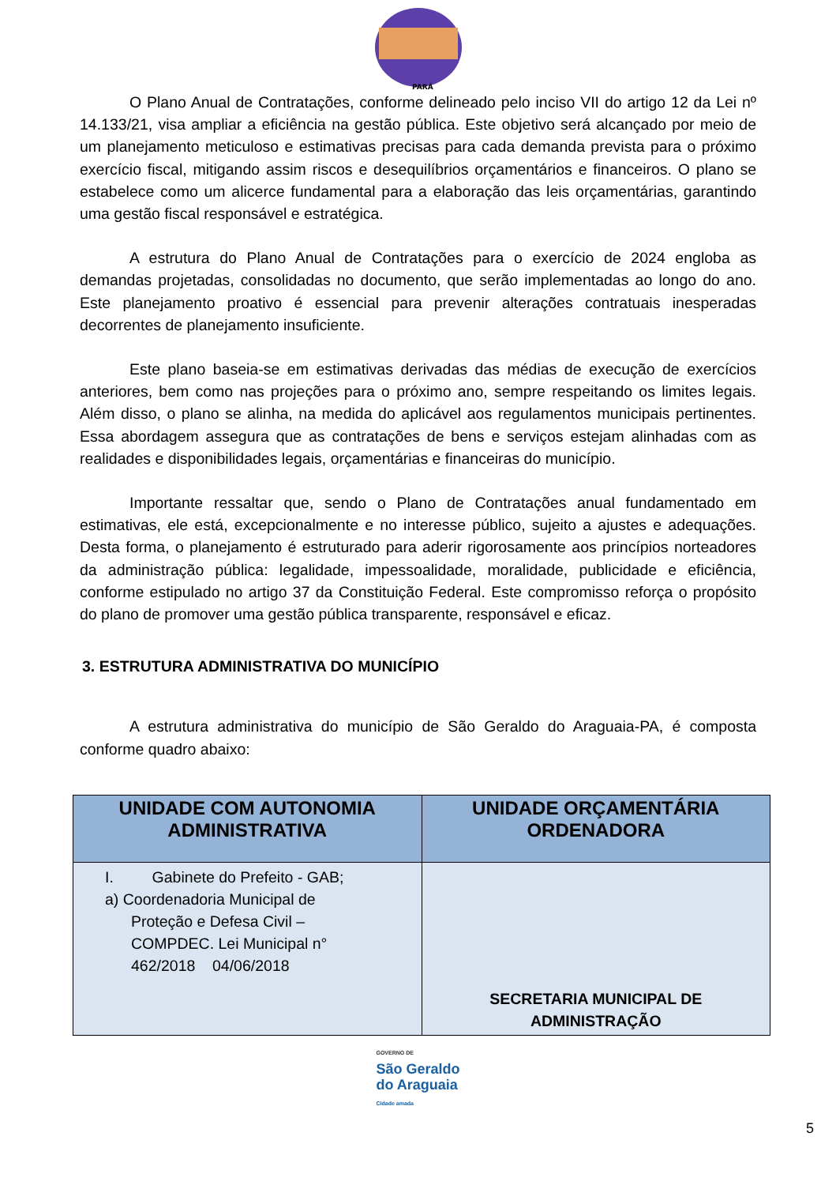PARÁ
O Plano Anual de Contratações, conforme delineado pelo inciso VII do artigo 12 da Lei nº 14.133/21, visa ampliar a eficiência na gestão pública. Este objetivo será alcançado por meio de um planejamento meticuloso e estimativas precisas para cada demanda prevista para o próximo exercício fiscal, mitigando assim riscos e desequilíbrios orçamentários e financeiros. O plano se estabelece como um alicerce fundamental para a elaboração das leis orçamentárias, garantindo uma gestão fiscal responsável e estratégica.
A estrutura do Plano Anual de Contratações para o exercício de 2024 engloba as demandas projetadas, consolidadas no documento, que serão implementadas ao longo do ano. Este planejamento proativo é essencial para prevenir alterações contratuais inesperadas decorrentes de planejamento insuficiente.
Este plano baseia-se em estimativas derivadas das médias de execução de exercícios anteriores, bem como nas projeções para o próximo ano, sempre respeitando os limites legais. Além disso, o plano se alinha, na medida do aplicável aos regulamentos municipais pertinentes. Essa abordagem assegura que as contratações de bens e serviços estejam alinhadas com as realidades e disponibilidades legais, orçamentárias e financeiras do município.
Importante ressaltar que, sendo o Plano de Contratações anual fundamentado em estimativas, ele está, excepcionalmente e no interesse público, sujeito a ajustes e adequações. Desta forma, o planejamento é estruturado para aderir rigorosamente aos princípios norteadores da administração pública: legalidade, impessoalidade, moralidade, publicidade e eficiência, conforme estipulado no artigo 37 da Constituição Federal. Este compromisso reforça o propósito do plano de promover uma gestão pública transparente, responsável e eficaz.
3. ESTRUTURA ADMINISTRATIVA DO MUNICÍPIO
A estrutura administrativa do município de São Geraldo do Araguaia-PA, é composta conforme quadro abaixo:
| UNIDADE COM AUTONOMIA ADMINISTRATIVA | UNIDADE ORÇAMENTÁRIA ORDENADORA |
| --- | --- |
| I. Gabinete do Prefeito - GAB; a) Coordenadoria Municipal de Proteção e Defesa Civil – COMPDEC. Lei Municipal n° 462/2018 04/06/2018 | SECRETARIA MUNICIPAL DE ADMINISTRAÇÃO |
GOVERNO DE
São Geraldo
do Araguaia
Cidade amada
5